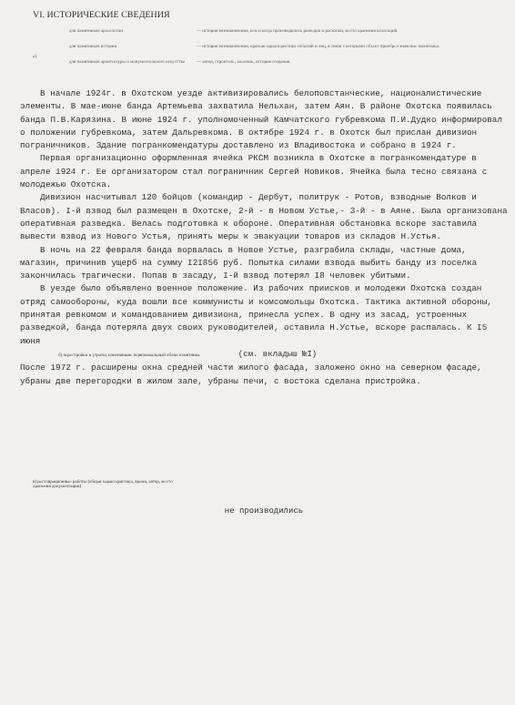VI. ИСТОРИЧЕСКИЕ СВЕДЕНИЯ
а)
для памятников археологии — история возникновения, кем и когда производились разведки и раскопки, место хранения коллекций.
для памятников истории — история возникновения; краткая характеристика событий и лиц, в связи с которыми объект приобрел значение памятника.
для памятников архитектуры и монументального искусства — автор, строитель, заказчик, история создания.
В начале 1924г. в Охотском уезде активизировались белоповстанческие, националистические элементы. В мае-июне банда Артемьева захватила Нельхан, затем Аян. В районе Охотска появилась банда П.В.Карязина. В июне 1924 г. уполномоченный Камчатского губревкома П.И.Дудко информировал о положении губревкома, затем Дальревкома. В октябре 1924 г. в Охотск был прислан дивизион пограничников. Здание погранкомендатуры доставлено из Владивостока и собрано в 1924 г.
Первая организационно оформленная ячейка РКСМ возникла в Охотске в погранкомендатуре в апреле 1924 г. Ее организатором стал пограничник Сергей Новиков. Ячейка была тесно связана с молодежью Охотска.
Дивизион насчитывал 120 бойцов (командир - Дербут, политрук - Ротов, взводные Волков и Власов). I-й взвод был размещен в Охотске, 2-й - в Новом Устье,- 3-й - в Аяне. Была организована оперативная разведка. Велась подготовка к обороне. Оперативная обстановка вскоре заставила вывести взвод из Нового Устья, принять меры к эвакуации товаров из складов Н.Устья.
В ночь на 22 февраля банда ворвалась в Новое Устье, разграбила склады, частные дома, магазин, причинив ущерб на сумму I2I856 руб. Попытка силами взвода выбить банду из поселка закончилась трагически. Попав в засаду, I-й взвод потерял I8 человек убитыми.
В уезде было объявлено военное положение. Из рабочих приисков и молодежи Охотска создан отряд самообороны, куда вошли все коммунисты и комсомольцы Охотска. Тактика активной обороны, принятая ревкомом и командованием дивизиона, принесла успех. В одну из засад, устроенных разведкой, банда потеряла двух своих руководителей, оставила Н.Устье, вскоре распалась. К I5 июня
б) перестройки и утраты, изменившие первоначальный облик памятника. (см. вкладыш №I)
После 1972 г. расширены окна средней части жилого фасада, заложено окно на северном фасаде, убраны две перегородки в жилом зале, убраны печи, с востока сделана пристройка.
в) реставрационные работы (общая характеристика, время, автор, место хранения документации)
не производились